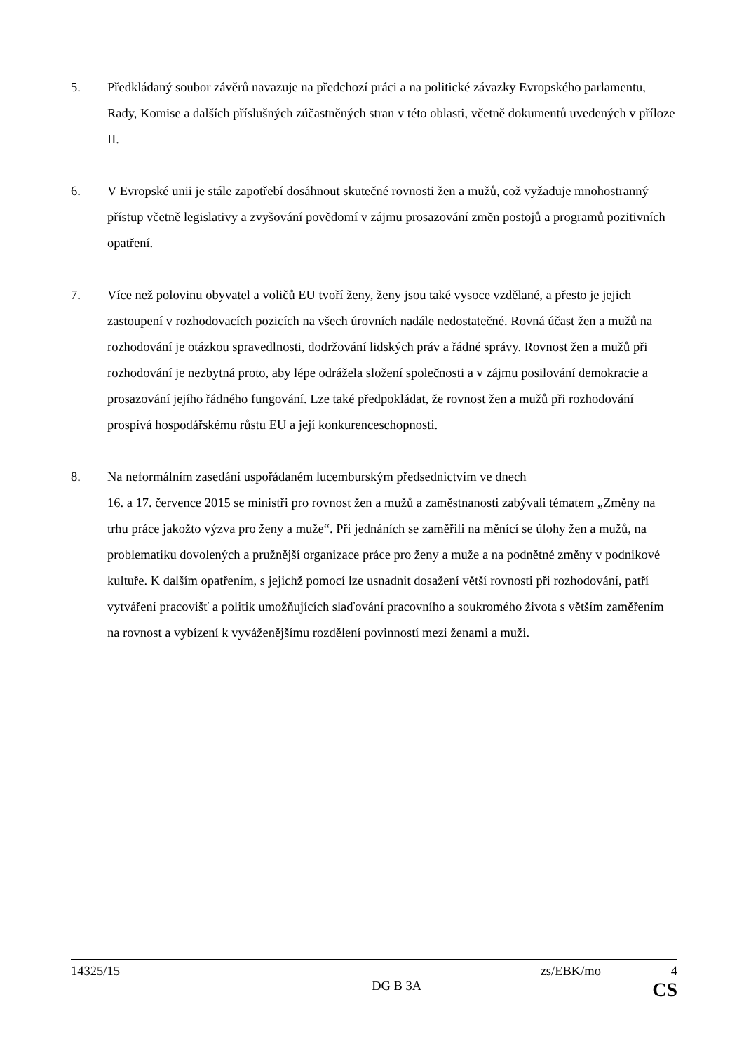5. Předkládaný soubor závěrů navazuje na předchozí práci a na politické závazky Evropského parlamentu, Rady, Komise a dalších příslušných zúčastněných stran v této oblasti, včetně dokumentů uvedených v příloze II.
6. V Evropské unii je stále zapotřebí dosáhnout skutečné rovnosti žen a mužů, což vyžaduje mnohostranný přístup včetně legislativy a zvyšování povědomí v zájmu prosazování změn postojů a programů pozitivních opatření.
7. Více než polovinu obyvatel a voličů EU tvoří ženy, ženy jsou také vysoce vzdělané, a přesto je jejich zastoupení v rozhodovacích pozicích na všech úrovních nadále nedostatečné. Rovná účast žen a mužů na rozhodování je otázkou spravedlnosti, dodržování lidských práv a řádné správy. Rovnost žen a mužů při rozhodování je nezbytná proto, aby lépe odrážela složení společnosti a v zájmu posilování demokracie a prosazování jejího řádného fungování. Lze také předpokládat, že rovnost žen a mužů při rozhodování prospívá hospodářskému růstu EU a její konkurenceschopnosti.
8. Na neformálním zasedání uspořádaném lucemburským předsednictvím ve dnech
16. a 17. července 2015 se ministři pro rovnost žen a mužů a zaměstnanosti zabývali tématem „Změny na trhu práce jakožto výzva pro ženy a muže“. Při jednáních se zaměřili na měnící se úlohy žen a mužů, na problematiku dovolených a pružnější organizace práce pro ženy a muže a na podnětné změny v podnikové kultuře. K dalším opatřením, s jejichž pomocí lze usnadnit dosažení větší rovnosti při rozhodování, patří vytváření pracovišť a politik umožňujících slaďování pracovního a soukromého života s větším zaměřením na rovnost a vybízení k vyváženějšímu rozdělení povinností mezi ženami a muži.
14325/15 zs/EBK/mo 4
DG B 3A CS